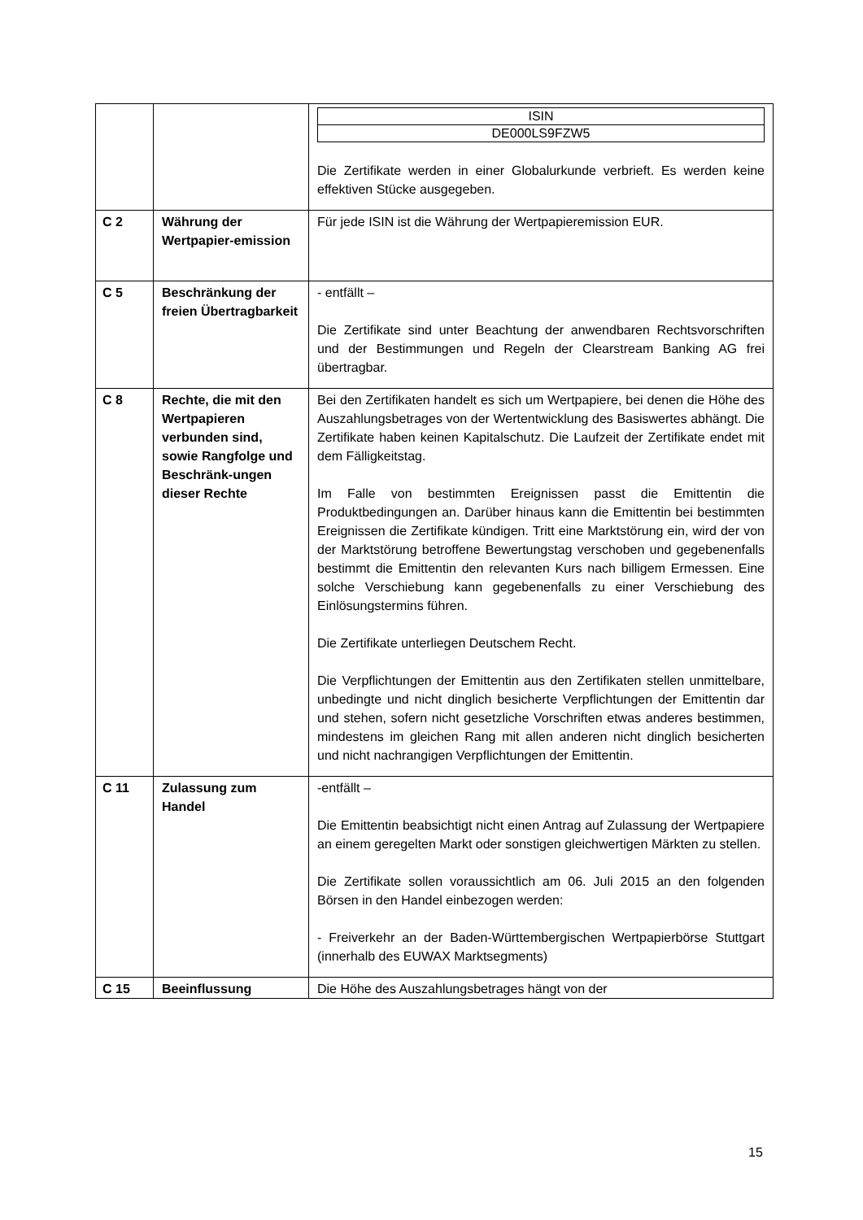| | | / ISIN / / DE000LS9FZW5 / Die Zertifikate werden in einer Globalurkunde verbrieft. Es werden keine effektiven Stücke ausgegeben. |
| C 2 | Währung der Wertpapier-emission | Für jede ISIN ist die Währung der Wertpapieremission EUR. |
| C 5 | Beschränkung der freien Übertragbarkeit | - entfällt – Die Zertifikate sind unter Beachtung der anwendbaren Rechtsvorschriften und der Bestimmungen und Regeln der Clearstream Banking AG frei übertragbar. |
| C 8 | Rechte, die mit den Wertpapieren verbunden sind, sowie Rangfolge und Beschränk-ungen dieser Rechte | Bei den Zertifikaten handelt es sich um Wertpapiere, bei denen die Höhe des Auszahlungsbetrages von der Wertentwicklung des Basiswertes abhängt. Die Zertifikate haben keinen Kapitalschutz. Die Laufzeit der Zertifikate endet mit dem Fälligkeitstag. Im Falle von bestimmten Ereignissen passt die Emittentin die Produktbedingungen an. Darüber hinaus kann die Emittentin bei bestimmten Ereignissen die Zertifikate kündigen. Tritt eine Marktstörung ein, wird der von der Marktstörung betroffene Bewertungstag verschoben und gegebenenfalls bestimmt die Emittentin den relevanten Kurs nach billigem Ermessen. Eine solche Verschiebung kann gegebenenfalls zu einer Verschiebung des Einlösungstermins führen. Die Zertifikate unterliegen Deutschem Recht. Die Verpflichtungen der Emittentin aus den Zertifikaten stellen unmittelbare, unbedingte und nicht dinglich besicherte Verpflichtungen der Emittentin dar und stehen, sofern nicht gesetzliche Vorschriften etwas anderes bestimmen, mindestens im gleichen Rang mit allen anderen nicht dinglich besicherten und nicht nachrangigen Verpflichtungen der Emittentin. |
| C 11 | Zulassung zum Handel | -entfällt – Die Emittentin beabsichtigt nicht einen Antrag auf Zulassung der Wertpapiere an einem geregelten Markt oder sonstigen gleichwertigen Märkten zu stellen. Die Zertifikate sollen voraussichtlich am 06. Juli 2015 an den folgenden Börsen in den Handel einbezogen werden: - Freiverkehr an der Baden-Württembergischen Wertpapierbörse Stuttgart (innerhalb des EUWAX Marktsegments) |
| C 15 | Beeinflussung | Die Höhe des Auszahlungsbetrages hängt von der |
15